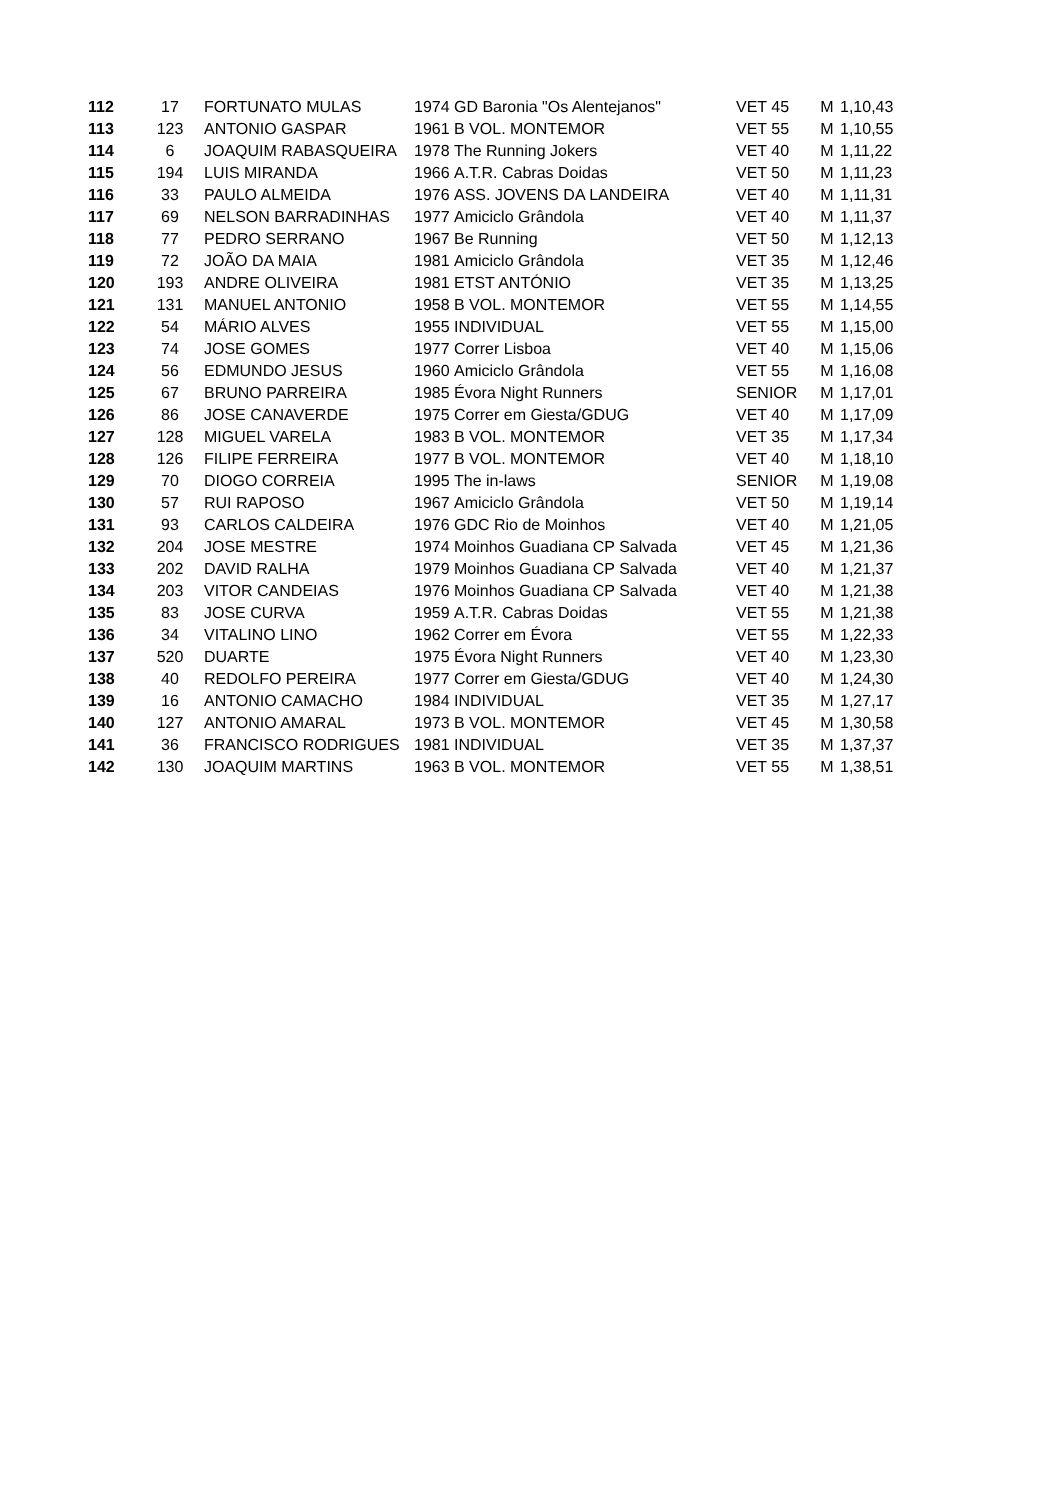| 112 | 17 | FORTUNATO MULAS | 1974 | GD Baronia "Os Alentejanos" | VET 45 | M | 1,10,43 |
| 113 | 123 | ANTONIO GASPAR | 1961 | B VOL. MONTEMOR | VET 55 | M | 1,10,55 |
| 114 | 6 | JOAQUIM RABASQUEIRA | 1978 | The Running Jokers | VET 40 | M | 1,11,22 |
| 115 | 194 | LUIS MIRANDA | 1966 | A.T.R. Cabras Doidas | VET 50 | M | 1,11,23 |
| 116 | 33 | PAULO ALMEIDA | 1976 | ASS. JOVENS DA LANDEIRA | VET 40 | M | 1,11,31 |
| 117 | 69 | NELSON BARRADINHAS | 1977 | Amiciclo Grândola | VET 40 | M | 1,11,37 |
| 118 | 77 | PEDRO SERRANO | 1967 | Be Running | VET 50 | M | 1,12,13 |
| 119 | 72 | JOÃO DA MAIA | 1981 | Amiciclo Grândola | VET 35 | M | 1,12,46 |
| 120 | 193 | ANDRE OLIVEIRA | 1981 | ETST ANTÓNIO | VET 35 | M | 1,13,25 |
| 121 | 131 | MANUEL ANTONIO | 1958 | B VOL. MONTEMOR | VET 55 | M | 1,14,55 |
| 122 | 54 | MÁRIO ALVES | 1955 | INDIVIDUAL | VET 55 | M | 1,15,00 |
| 123 | 74 | JOSE GOMES | 1977 | Correr Lisboa | VET 40 | M | 1,15,06 |
| 124 | 56 | EDMUNDO JESUS | 1960 | Amiciclo Grândola | VET 55 | M | 1,16,08 |
| 125 | 67 | BRUNO PARREIRA | 1985 | Évora Night Runners | SENIOR | M | 1,17,01 |
| 126 | 86 | JOSE CANAVERDE | 1975 | Correr em Giesta/GDUG | VET 40 | M | 1,17,09 |
| 127 | 128 | MIGUEL VARELA | 1983 | B VOL. MONTEMOR | VET 35 | M | 1,17,34 |
| 128 | 126 | FILIPE FERREIRA | 1977 | B VOL. MONTEMOR | VET 40 | M | 1,18,10 |
| 129 | 70 | DIOGO CORREIA | 1995 | The in-laws | SENIOR | M | 1,19,08 |
| 130 | 57 | RUI RAPOSO | 1967 | Amiciclo Grândola | VET 50 | M | 1,19,14 |
| 131 | 93 | CARLOS CALDEIRA | 1976 | GDC Rio de Moinhos | VET 40 | M | 1,21,05 |
| 132 | 204 | JOSE MESTRE | 1974 | Moinhos Guadiana CP Salvada | VET 45 | M | 1,21,36 |
| 133 | 202 | DAVID RALHA | 1979 | Moinhos Guadiana CP Salvada | VET 40 | M | 1,21,37 |
| 134 | 203 | VITOR CANDEIAS | 1976 | Moinhos Guadiana CP Salvada | VET 40 | M | 1,21,38 |
| 135 | 83 | JOSE CURVA | 1959 | A.T.R. Cabras Doidas | VET 55 | M | 1,21,38 |
| 136 | 34 | VITALINO LINO | 1962 | Correr em Évora | VET 55 | M | 1,22,33 |
| 137 | 520 | DUARTE | 1975 | Évora Night Runners | VET 40 | M | 1,23,30 |
| 138 | 40 | REDOLFO PEREIRA | 1977 | Correr em Giesta/GDUG | VET 40 | M | 1,24,30 |
| 139 | 16 | ANTONIO CAMACHO | 1984 | INDIVIDUAL | VET 35 | M | 1,27,17 |
| 140 | 127 | ANTONIO AMARAL | 1973 | B VOL. MONTEMOR | VET 45 | M | 1,30,58 |
| 141 | 36 | FRANCISCO RODRIGUES | 1981 | INDIVIDUAL | VET 35 | M | 1,37,37 |
| 142 | 130 | JOAQUIM MARTINS | 1963 | B VOL. MONTEMOR | VET 55 | M | 1,38,51 |